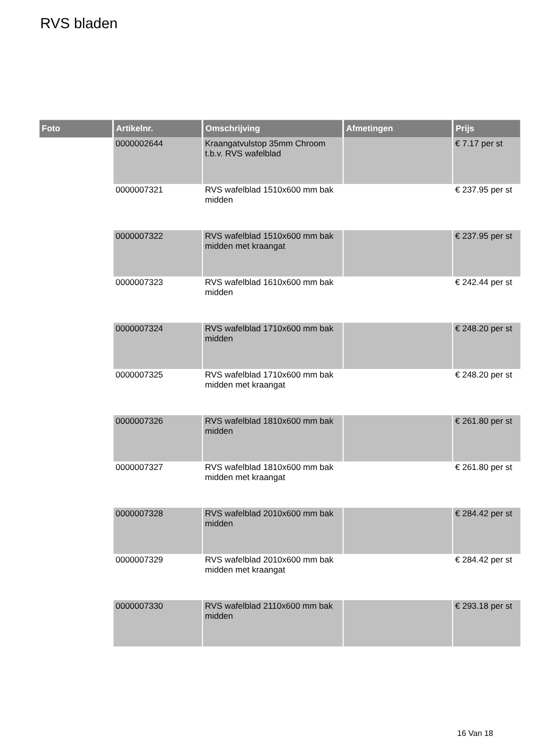RVS bladen
| Foto | Artikelnr. | Omschrijving | Afmetingen | Prijs |
| --- | --- | --- | --- | --- |
| | 0000002644 | Kraangatvulstop 35mm Chroom t.b.v. RVS wafelblad | | € 7.17 per st |
| | 0000007321 | RVS wafelblad 1510x600 mm bak midden | | € 237.95 per st |
| | 0000007322 | RVS wafelblad 1510x600 mm bak midden met kraangat | | € 237.95 per st |
| | 0000007323 | RVS wafelblad 1610x600 mm bak midden | | € 242.44 per st |
| | 0000007324 | RVS wafelblad 1710x600 mm bak midden | | € 248.20 per st |
| | 0000007325 | RVS wafelblad 1710x600 mm bak midden met kraangat | | € 248.20 per st |
| | 0000007326 | RVS wafelblad 1810x600 mm bak midden | | € 261.80 per st |
| | 0000007327 | RVS wafelblad 1810x600 mm bak midden met kraangat | | € 261.80 per st |
| | 0000007328 | RVS wafelblad 2010x600 mm bak midden | | € 284.42 per st |
| | 0000007329 | RVS wafelblad 2010x600 mm bak midden met kraangat | | € 284.42 per st |
| | 0000007330 | RVS wafelblad 2110x600 mm bak midden | | € 293.18 per st |
16 Van 18